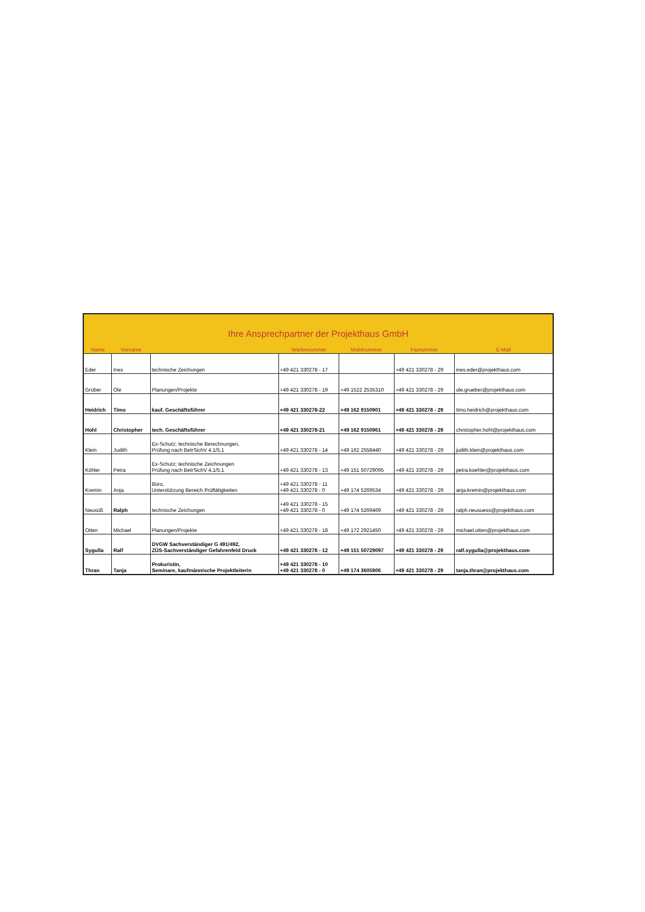| Ihre Ansprechpartner der Projekthaus GmbH | | | | | | |
| Name | Vorname | | Telefonnummer | Mobilnummer | Faxnummer | E-Mail |
| Eder | Ines | technische Zeichungen | +49 421 330278 - 17 | | +49 421 330278 - 29 | ines.eder@projekthaus.com |
| Grüber | Ole | Planungen/Projekte | +49 421 330278 - 19 | +49 1522 2535310 | +49 421 330278 - 29 | ole.grueber@projekthaus.com |
| Heidrich | Timo | kauf. Geschäftsführer | +49 421 330278-22 | +49 162 9150901 | +49 421 330278 - 29 | timo.heidrich@projekthaus.com |
| Hohl | Christopher | tech. Geschäftsführer | +49 421 330278-21 | +49 162 9150961 | +49 421 330278 - 29 | christopher.hohl@projekthaus.com |
| Klein | Judith | Ex-Schutz; technische Berechnungen, Prüfung nach BetrSichV 4.1/5.1 | +49 421 330278 - 14 | +49 162 2558440 | +49 421 330278 - 29 | judith.klein@projekthaus.com |
| Köhler | Petra | Ex-Schutz; technische Zeichnungen Prüfung nach BetrSichV 4.1/5.1 | +49 421 330278 - 13 | +49 151 50729095 | +49 421 330278 - 29 | petra.koehler@projekthaus.com |
| Kremin | Anja | Büro, Unterstützung Bereich Prüftätigkeiten | +49 421 330278 - 11 +49 421 330278 - 0 | +49 174 5269534 | +49 421 330278 - 29 | anja.kremin@projekthaus.com |
| Neusüß | Ralph | technische Zeichungen | +49 421 330278 - 15 +49 421 330278 - 0 | +49 174 5269469 | +49 421 330278 - 29 | ralph.neusuess@projekthaus.com |
| Otten | Michael | Planungen/Projekte | +49 421 330278 - 18 | +49 172 2921450 | +49 421 330278 - 29 | michael.otten@projekthaus.com |
| Sygulla | Ralf | DVGW Sachverständiger G 491/492, ZÜS-Sachverständiger Gefahrenfeld Druck | +49 421 330278 - 12 | +49 151 50729097 | +49 421 330278 - 29 | ralf.sygulla@projekthaus.com |
| Thran | Tanja | Prokuristin, Seminare, kaufmännische Projektleiterin | +49 421 330278 - 10 +49 421 330278 - 0 | +49 174 3605906 | +49 421 330278 - 29 | tanja.thran@projekthaus.com |